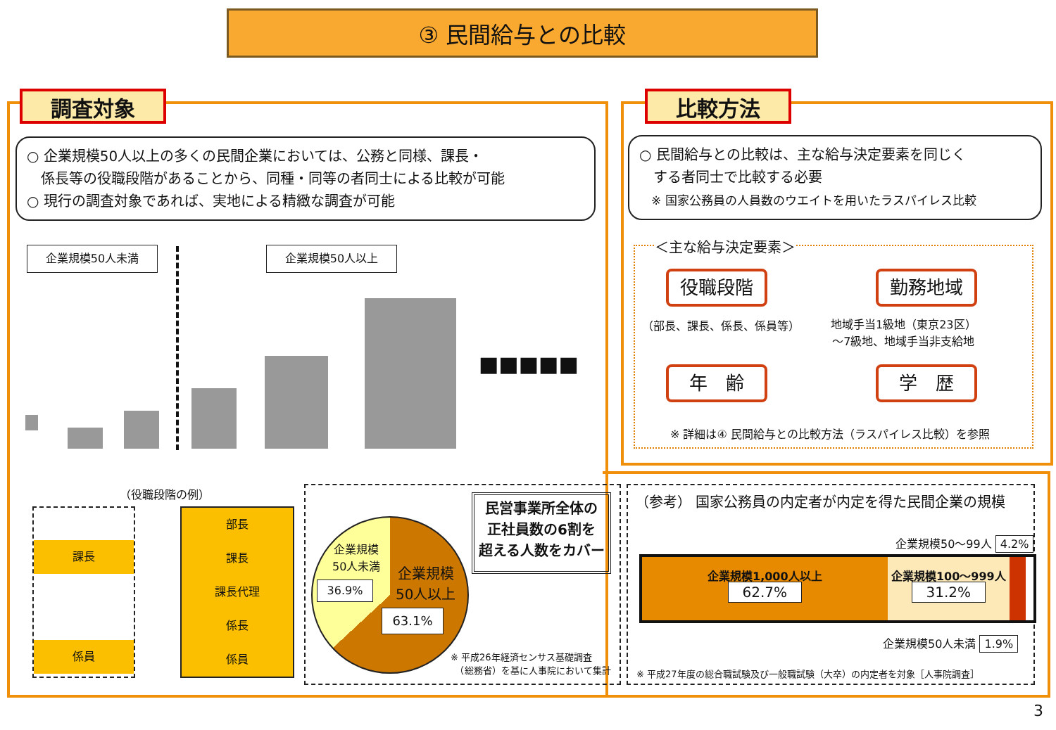③ 民間給与との比較
調査対象 比較方法
○ 企業規模50人以上の多くの民間企業においては、公務と同様、課長・
　係長等の役職段階があることから、同種・同等の者同士による比較が可能
○ 現行の調査対象であれば、実地による精緻な調査が可能
○ 民間給与との比較は、主な給与決定要素を同じく
　する者同士で比較する必要
　※ 国家公務員の人員数のウエイトを用いたラスパイレス比較
＜主な給与決定要素＞
役職段階 勤務地域
（部長、課長、係長、係員等）
地域手当1級地（東京23区）
～7級地、地域手当非支給地
年　齢 学　歴
※ 詳細は④ 民間給与との比較方法（ラスパイレス比較）を参照
企業規模50人未満 企業規模50人以上
■■■■■
（役職段階の例）
課長
係員
部長
課長
課長代理
係長
係員
企業規模
50人未満
36.9%
企業規模
50人以上
63.1%
民営事業所全体の
正社員数の6割を
超える人数をカバー
※ 平成26年経済センサス基礎調査
　（総務省）を基に人事院において集計
（参考） 国家公務員の内定者が内定を得た民間企業の規模
企業規模50～99人 4.2%
企業規模1,000人以上
62.7%
企業規模100～999人
31.2%
企業規模50人未満 1.9%
※ 平成27年度の総合職試験及び一般職試験（大卒）の内定者を対象［人事院調査］
3